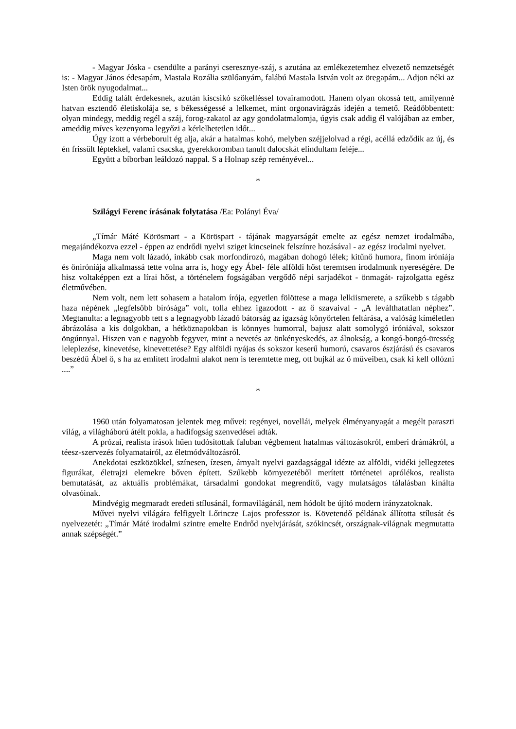- Magyar Jóska - csendülte a parányi cseresznye-száj, s azutána az emlékezetemhez elvezető nemzetségét is: - Magyar János édesapám, Mastala Rozália szülőanyám, falábú Mastala István volt az öregapám... Adjon néki az Isten örök nyugodalmat...
Eddig talált érdekesnek, azután kiscsikó szökelléssel tovairamodott. Hanem olyan okossá tett, amilyenné hatvan esztendő életiskolája se, s békességessé a lelkemet, mint orgonavirágzás idején a temető. Reádöbbentett: olyan mindegy, meddig regél a száj, forog-zakatol az agy gondolatmalomja, úgyis csak addig él valójában az ember, ameddig míves kezenyoma legyőzi a kérlelhetetlen időt...
Úgy izott a vérbeborult ég alja, akár a hatalmas kohó, melyben széjjelolvad a régi, acéllá edződik az új, és én frissült léptekkel, valami csacska, gyerekkoromban tanult dalocskát elindultam feléje...
Együtt a bíborban leáldozó nappal. S a Holnap szép reményével...
*
Szilágyi Ferenc írásának folytatása /Ea: Polányi Éva/
„Tímár Máté Körösmart - a Köröspart - tájának magyarságát emelte az egész nemzet irodalmába, megajándékozva ezzel - éppen az endrődi nyelvi sziget kincseinek felszínre hozásával - az egész irodalmi nyelvet.
Maga nem volt lázadó, inkább csak morfondírozó, magában dohogó lélek; kitűnő humora, finom iróniája és öniróniája alkalmassá tette volna arra is, hogy egy Ábel- féle alföldi hőst teremtsen irodalmunk nyereségére. De hisz voltaképpen ezt a lírai hőst, a történelem fogságában vergődő népi sarjadékot - önmagát- rajzolgatta egész életművében.
Nem volt, nem lett sohasem a hatalom írója, egyetlen fölöttese a maga lelkiismerete, a szűkebb s tágabb haza népének „legfelsőbb bírósága” volt, tolla ehhez igazodott - az ő szavaival - „A leválthatatlan néphez”. Megtanulta: a legnagyobb tett s a legnagyobb lázadó bátorság az igazság könyörtelen feltárása, a valóság kíméletlen ábrázolása a kis dolgokban, a hétköznapokban is könnyes humorral, bajusz alatt somolygó iróniával, sokszor öngúnnyal. Hiszen van e nagyobb fegyver, mint a nevetés az önkényeskedés, az álnokság, a kongó-bongó-üresség leleplezése, kinevetése, kinevettetése? Egy alföldi nyájas és sokszor keserű humorú, csavaros észjárású és csavaros beszédű Ábel ő, s ha az említett irodalmi alakot nem is teremtette meg, ott bujkál az ő műveiben, csak ki kell ollózni ....”
*
1960 után folyamatosan jelentek meg művei: regényei, novellái, melyek élményanyagát a megélt paraszti világ, a világháború átélt pokla, a hadifogság szenvedései adták.
A prózai, realista írások hűen tudósítottak faluban végbement hatalmas változásokról, emberi drámákról, a téesz-szervezés folyamatairól, az életmódváltozásról.
Anekdotai eszközökkel, színesen, ízesen, árnyalt nyelvi gazdagsággal idézte az alföldi, vidéki jellegzetes figurákat, életrajzi elemekre bőven épített. Szűkebb környezetéből merített történetei aprólékos, realista bemutatását, az aktuális problémákat, társadalmi gondokat megrendítő, vagy mulatságos tálalásban kínálta olvasóinak.
Mindvégig megmaradt eredeti stílusánál, formavilágánál, nem hódolt be újító modern irányzatoknak.
Művei nyelvi világára felfigyelt Lőrincze Lajos professzor is. Követendő példának állította stílusát és nyelvezetét: „Tímár Máté irodalmi szintre emelte Endrőd nyelvjárását, szókincsét, országnak-világnak megmutatta annak szépségét.”